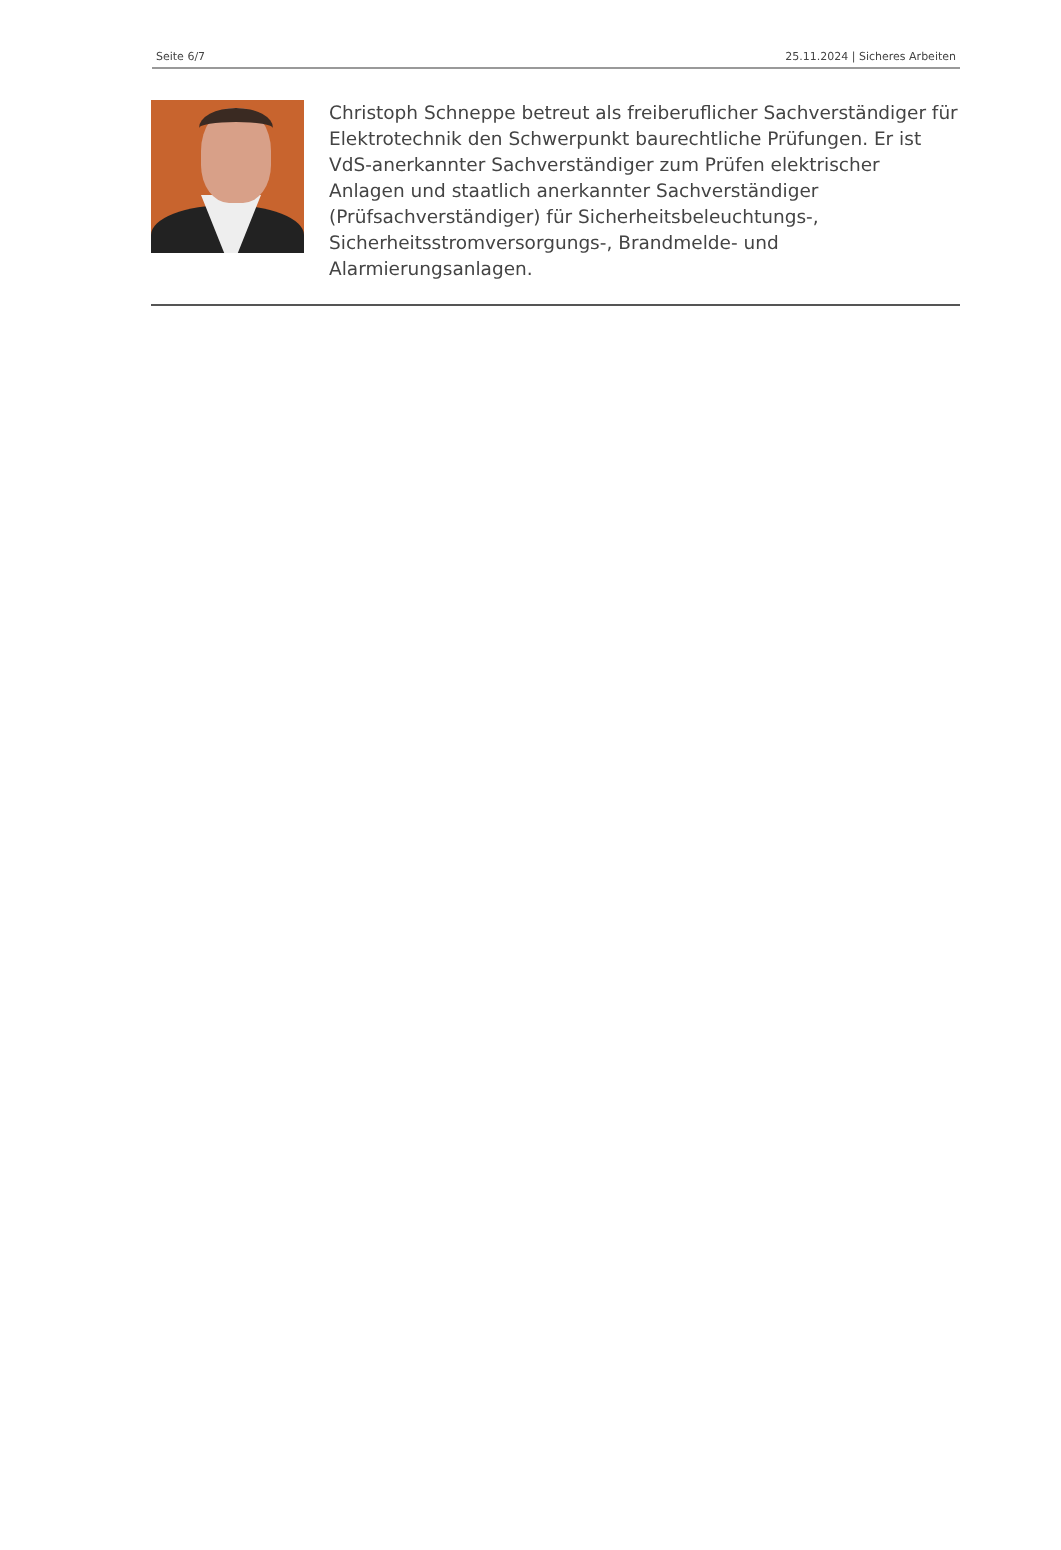Seite 6/7 25.11.2024 | Sicheres Arbeiten
Christoph Schneppe betreut als freiberuflicher Sachverständiger für Elektrotechnik den Schwerpunkt baurechtliche Prüfungen. Er ist VdS-anerkannter Sachverständiger zum Prüfen elektrischer Anlagen und staatlich anerkannter Sachverständiger (Prüfsachverständiger) für Sicherheitsbeleuchtungs-, Sicherheitsstromversorgungs-, Brandmelde- und Alarmierungsanlagen.